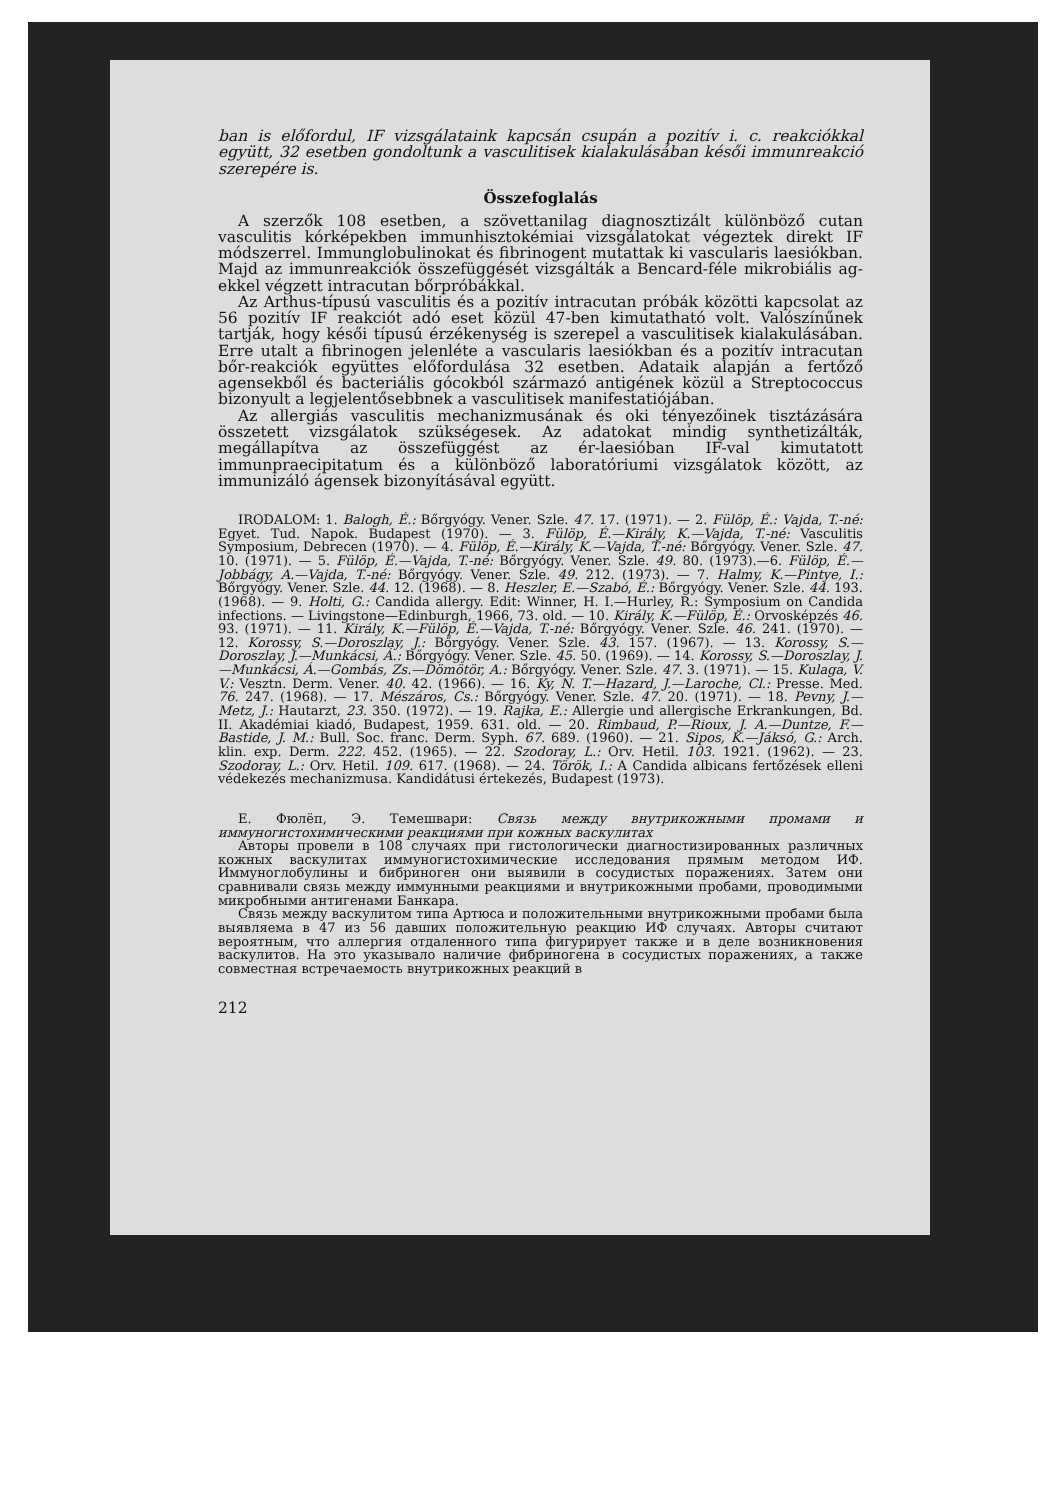ban is előfordul, IF vizsgálataink kapcsán csupán a pozitív i. c. reakciókkal együtt, 32 esetben gondoltunk a vasculitisek kialakulásában késői immunreakció szerepére is.
Összefoglalás
A szerzők 108 esetben, a szövettanilag diagnosztizált különböző cutan vasculitis kórképekben immunhisztokémiai vizsgálatokat végeztek direkt IF módszerrel. Immunglobulinokat és fibrinogent mutattak ki vascularis laesiókban. Majd az immunreakciók összefüggését vizsgálták a Bencard-féle mikrobiális ag-ekkel végzett intracutan bőrpróbákkal.
Az Arthus-típusú vasculitis és a pozitív intracutan próbák közötti kapcsolat az 56 pozitív IF reakciót adó eset közül 47-ben kimutatható volt. Valószínűnek tartják, hogy késői típusú érzékenység is szerepel a vasculitisek kialakulásában. Erre utalt a fibrinogen jelenléte a vascularis laesiókban és a pozitív intracutan bőr-reakciók együttes előfordulása 32 esetben. Adataik alapján a fertőző agensekből és bacteriális gócokból származó antigének közül a Streptococcus bizonyult a legjelentősebbnek a vasculitisek manifestatiójában.
Az allergiás vasculitis mechanizmusának és oki tényezőinek tisztázására összetett vizsgálatok szükségesek. Az adatokat mindig synthetizálták, megállapítva az összefüggést az ér-laesióban IF-val kimutatott immunpraecipitatum és a különböző laboratóriumi vizsgálatok között, az immunizáló ágensek bizonyításával együtt.
IRODALOM: 1. Balogh, É.: Bőrgyógy. Vener. Szle. 47. 17. (1971). — 2. Fülöp, É.: Vajda, T.-né: Egyet. Tud. Napok. Budapest (1970). — 3. Fülöp, É.—Király, K.—Vajda, T.-né: Vasculitis Symposium, Debrecen (1970). — 4. Fülöp, É.—Király, K.—Vajda, T.-né: Bőrgyógy. Vener. Szle. 47. 10. (1971). — 5. Fülöp, É.—Vajda, T.-né: Bőrgyógy. Vener. Szle. 49. 80. (1973).—6. Fülöp, É.—Jobbágy, A.—Vajda, T.-né: Bőrgyógy. Vener. Szle. 49. 212. (1973). — 7. Halmy, K.—Pintye, I.: Bőrgyógy. Vener. Szle. 44. 12. (1968). — 8. Heszler, E.—Szabó, É.: Bőrgyógy. Vener. Szle. 44. 193. (1968). — 9. Holti, G.: Candida allergy. Edit: Winner, H. I.—Hurley, R.: Symposium on Candida infections. — Livingstone—Edinburgh, 1966, 73. old. — 10. Király, K.—Fülöp, É.: Orvosképzés 46. 93. (1971). — 11. Király, K.—Fülöp, É.—Vajda, T.-né: Bőrgyógy. Vener. Szle. 46. 241. (1970). — 12. Korossy, S.—Doroszlay, J.: Bőrgyógy. Vener. Szle. 43. 157. (1967). — 13. Korossy, S.—Doroszlay, J.—Munkácsi, Á.: Bőrgyógy. Vener. Szle. 45. 50. (1969). — 14. Korossy, S.—Doroszlay, J.—Munkácsi, Á.—Gombás, Zs.—Dömötör, A.: Bőrgyógy. Vener. Szle. 47. 3. (1971). — 15. Kulaga, V. V.: Vesztn. Derm. Vener. 40. 42. (1966). — 16. Ky, N. T.—Hazard, J.—Laroche, Cl.: Presse. Med. 76. 247. (1968). — 17. Mészáros, Cs.: Bőrgyógy. Vener. Szle. 47. 20. (1971). — 18. Pevny, J.—Metz, J.: Hautarzt, 23. 350. (1972). — 19. Rajka, E.: Allergie und allergische Erkrankungen, Bd. II. Akadémiai kiadó, Budapest, 1959. 631. old. — 20. Rimbaud, P.—Rioux, J. A.—Duntze, F.—Bastide, J. M.: Bull. Soc. franc. Derm. Syph. 67. 689. (1960). — 21. Sipos, K.—Jáksó, G.: Arch. klin. exp. Derm. 222. 452. (1965). — 22. Szodoray, L.: Orv. Hetil. 103. 1921. (1962). — 23. Szodoray, L.: Orv. Hetil. 109. 617. (1968). — 24. Török, I.: A Candida albicans fertőzések elleni védekezés mechanizmusa. Kandidátusi értekezés, Budapest (1973).
Е. Фюлёп, Э. Темешвари: Связь между внутрикожными промами и иммуногистохимическими реакциями при кожных васкулитах
Авторы провели в 108 случаях при гистологически диагностизированных различных кожных васкулитах иммуногистохимические исследования прямым методом ИФ. Иммуноглобулины и бибриноген они выявили в сосудистых поражениях. Затем они сравнивали связь между иммунными реакциями и внутрикожными пробами, проводимыми микробными антигенами Банкара.
Связь между васкулитом типа Артюса и положительными внутрикожными пробами была выявляема в 47 из 56 давших положительную реакцию ИФ случаях. Авторы считают вероятным, что аллергия отдаленного типа фигурирует также и в деле возникновения васкулитов. На это указывало наличие фибриногена в сосудистых поражениях, а также совместная встречаемость внутрикожных реакций в
212